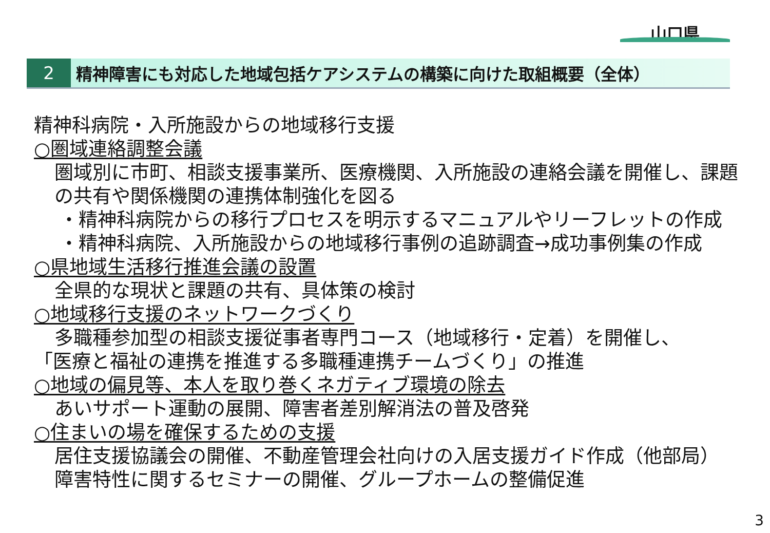山口県
2 精神障害にも対応した地域包括ケアシステムの構築に向けた取組概要（全体）
精神科病院・入所施設からの地域移行支援
○圏域連絡調整会議
圏域別に市町、相談支援事業所、医療機関、入所施設の連絡会議を開催し、課題の共有や関係機関の連携体制強化を図る
・精神科病院からの移行プロセスを明示するマニュアルやリーフレットの作成
・精神科病院、入所施設からの地域移行事例の追跡調査→成功事例集の作成
○県地域生活移行推進会議の設置
全県的な現状と課題の共有、具体策の検討
○地域移行支援のネットワークづくり
多職種参加型の相談支援従事者専門コース（地域移行・定着）を開催し、
「医療と福祉の連携を推進する多職種連携チームづくり」の推進
○地域の偏見等、本人を取り巻くネガティブ環境の除去
あいサポート運動の展開、障害者差別解消法の普及啓発
○住まいの場を確保するための支援
居住支援協議会の開催、不動産管理会社向けの入居支援ガイド作成（他部局）
障害特性に関するセミナーの開催、グループホームの整備促進
3